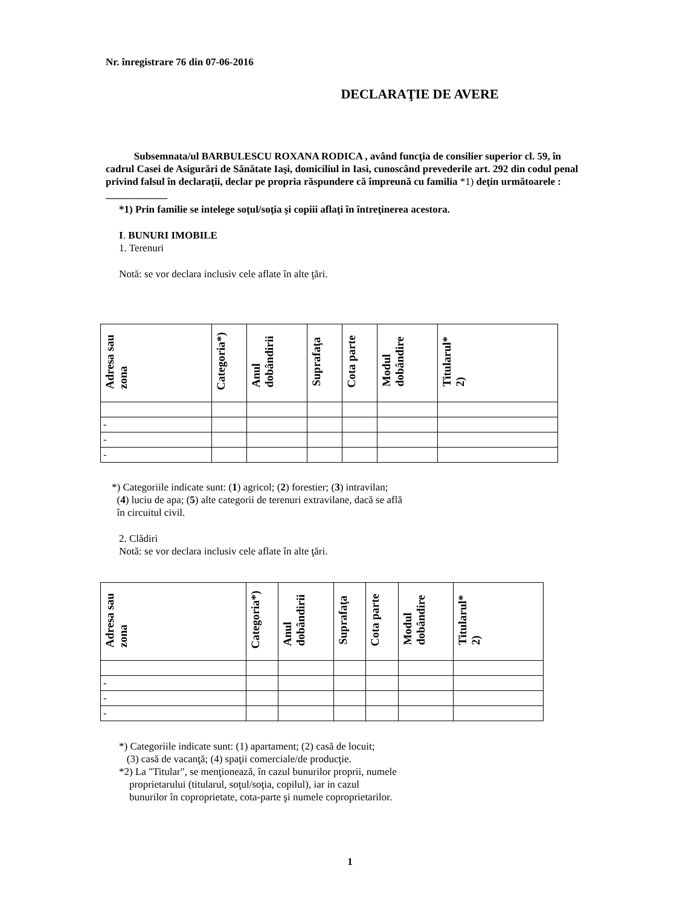Nr. înregistrare 76 din 07-06-2016
DECLARAŢIE DE AVERE
Subsemnata/ul BARBULESCU ROXANA RODICA , având funcţia de consilier superior cl. 59, în cadrul Casei de Asigurări de Sănătate Iaşi, domiciliul in Iasi, cunoscând prevederile art. 292 din codul penal privind falsul în declaraţii, declar pe propria răspundere că împreună cu familia *1) deţin următoarele :
____________
*1) Prin familie se intelege soţul/soţia şi copiii aflaţi în întreţinerea acestora.
I. BUNURI IMOBILE
1. Terenuri
Notă: se vor declara inclusiv cele aflate în alte ţări.
| Adresa sau zona | Categoria*) | Anul dobândirii | Suprafaţa | Cota parte | Modul dobândire | Titularul* 2) |
| --- | --- | --- | --- | --- | --- | --- |
| - | | | | | | |
| - | | | | | | |
| - | | | | | | |
*) Categoriile indicate sunt: (1) agricol; (2) forestier; (3) intravilan;
(4) luciu de apa; (5) alte categorii de terenuri extravilane, dacă se află
în circuitul civil.
2. Clădiri
Notă: se vor declara inclusiv cele aflate în alte ţări.
| Adresa sau zona | Categoria*) | Anul dobândirii | Suprafaţa | Cota parte | Modul dobândire | Titularul* 2) |
| --- | --- | --- | --- | --- | --- | --- |
| - | | | | | | |
| - | | | | | | |
| - | | | | | | |
*) Categoriile indicate sunt: (1) apartament; (2) casă de locuit;
(3) casă de vacanţă; (4) spaţii comerciale/de producţie.
*2) La "Titular", se menţionează, în cazul bunurilor proprii, numele
proprietarului (titularul, soţul/soţia, copilul), iar in cazul
bunurilor în coproprietate, cota-parte şi numele coproprietarilor.
1